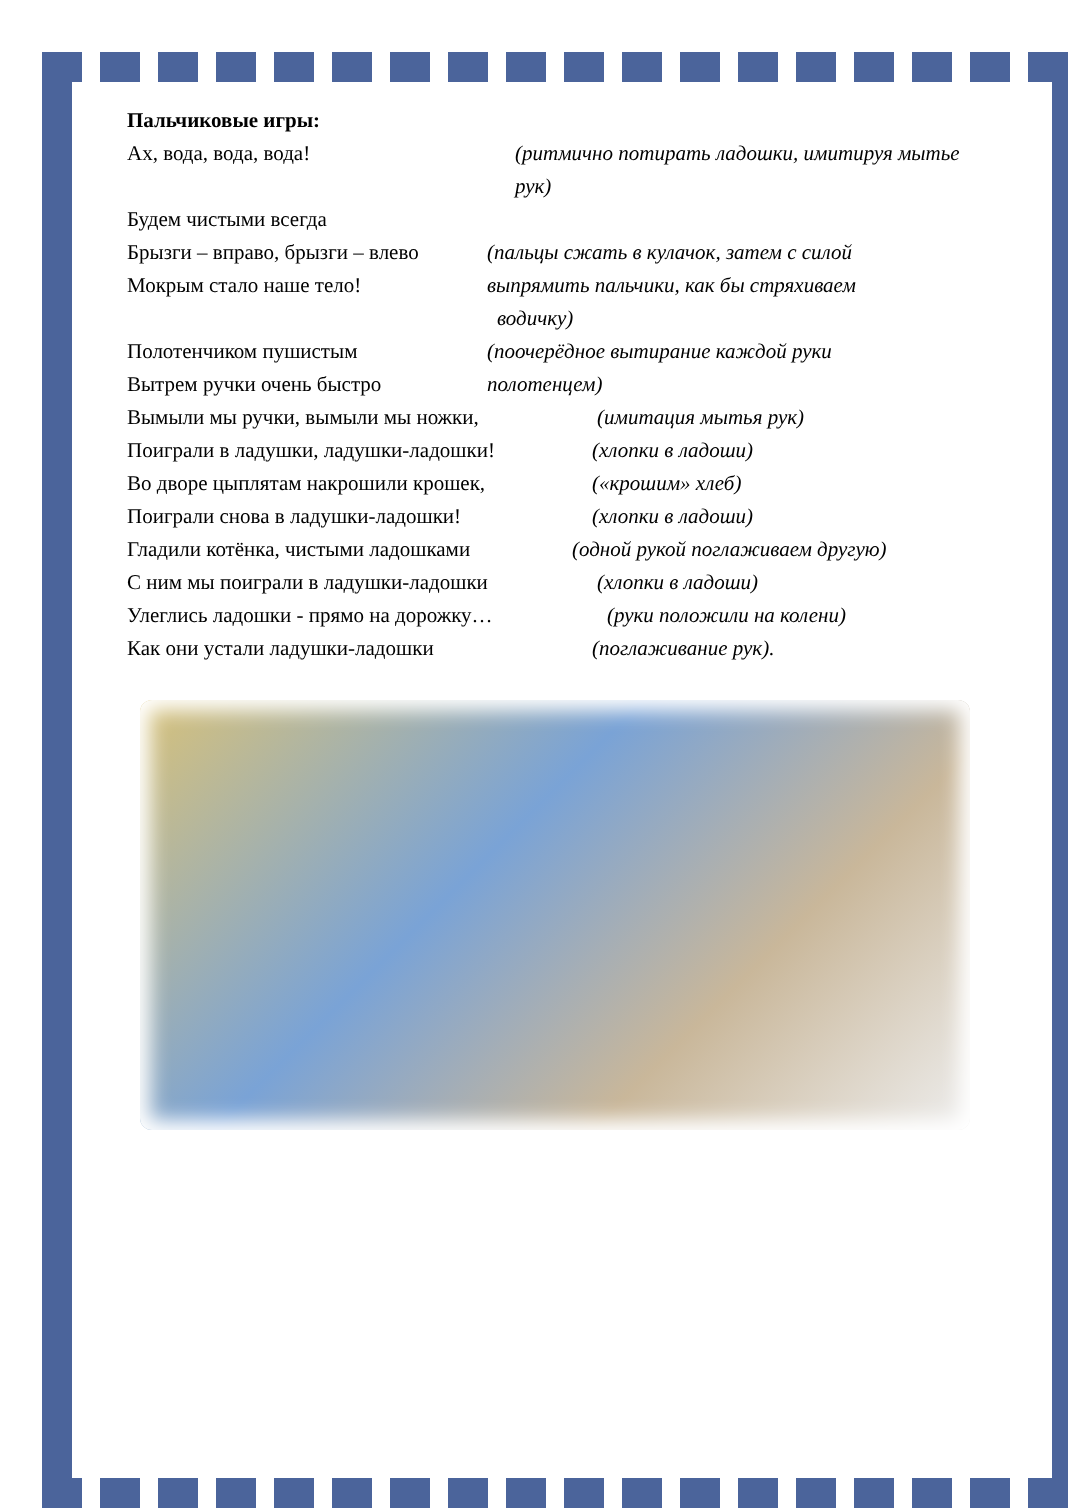Пальчиковые игры:
Ах, вода, вода, вода! (ритмично потирать ладошки, имитируя мытье рук)
Будем чистыми всегда
Брызги – вправо, брызги – влево (пальцы сжать в кулачок, затем с силой
Мокрым стало наше тело! выпрямить пальчики, как бы стряхиваем
водичку)
Полотенчиком пушистым (поочерёдное вытирание каждой руки
Вытрем ручки очень быстро полотенцем)
Вымыли мы ручки, вымыли мы ножки, (имитация мытья рук)
Поиграли в ладушки, ладушки-ладошки! (хлопки в ладоши)
Во дворе цыплятам накрошили крошек, («крошим» хлеб)
Поиграли снова в ладушки-ладошки! (хлопки в ладоши)
Гладили котёнка, чистыми ладошками (одной рукой поглаживаем другую)
С ним мы поиграли в ладушки-ладошки (хлопки в ладоши)
Улеглись ладошки - прямо на дорожку… (руки положили на колени)
Как они устали ладушки-ладошки (поглаживание рук).